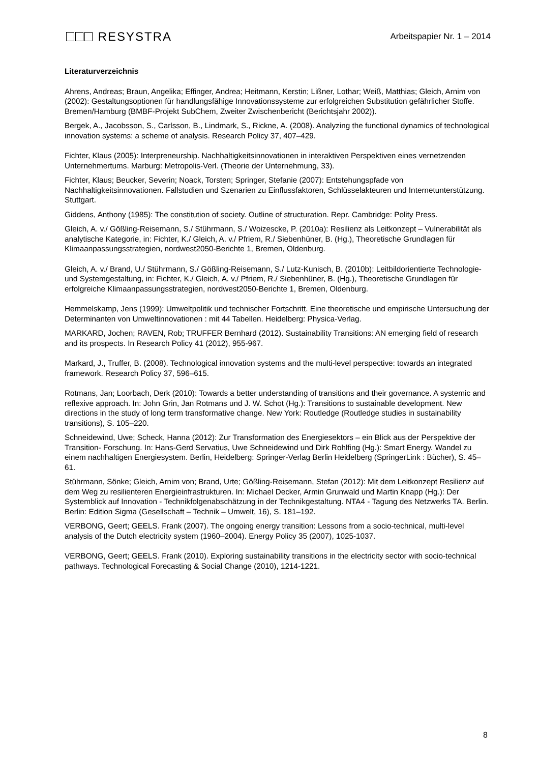RESYSTRA
Arbeitspapier Nr. 1 – 2014
Literaturverzeichnis
Ahrens, Andreas; Braun, Angelika; Effinger, Andrea; Heitmann, Kerstin; Lißner, Lothar; Weiß, Matthias; Gleich, Arnim von (2002): Gestaltungsoptionen für handlungsfähige Innovationssysteme zur erfolgreichen Substitution gefährlicher Stoffe. Bremen/Hamburg (BMBF-Projekt SubChem, Zweiter Zwischenbericht (Berichtsjahr 2002)).
Bergek, A., Jacobsson, S., Carlsson, B., Lindmark, S., Rickne, A. (2008). Analyzing the functional dynamics of technological innovation systems: a scheme of analysis. Research Policy 37, 407–429.
Fichter, Klaus (2005): Interpreneurship. Nachhaltigkeitsinnovationen in interaktiven Perspektiven eines vernetzenden Unternehmertums. Marburg: Metropolis-Verl. (Theorie der Unternehmung, 33).
Fichter, Klaus; Beucker, Severin; Noack, Torsten; Springer, Stefanie (2007): Entstehungspfade von Nachhaltigkeitsinnovationen. Fallstudien und Szenarien zu Einflussfaktoren, Schlüsselakteuren und Internetunterstützung. Stuttgart.
Giddens, Anthony (1985): The constitution of society. Outline of structuration. Repr. Cambridge: Polity Press.
Gleich, A. v./ Gößling-Reisemann, S./ Stührmann, S./ Woizescke, P. (2010a): Resilienz als Leitkonzept – Vulnerabilität als analytische Kategorie, in: Fichter, K./ Gleich, A. v./ Pfriem, R./ Siebenhüner, B. (Hg.), Theoretische Grundlagen für Klimaanpassungsstrategien, nordwest2050-Berichte 1, Bremen, Oldenburg.
Gleich, A. v./ Brand, U./ Stührmann, S./ Gößling-Reisemann, S./ Lutz-Kunisch, B. (2010b): Leitbildorientierte Technologie- und Systemgestaltung, in: Fichter, K./ Gleich, A. v./ Pfriem, R./ Siebenhüner, B. (Hg.), Theoretische Grundlagen für erfolgreiche Klimaanpassungsstrategien, nordwest2050-Berichte 1, Bremen, Oldenburg.
Hemmelskamp, Jens (1999): Umweltpolitik und technischer Fortschritt. Eine theoretische und empirische Untersuchung der Determinanten von Umweltinnovationen : mit 44 Tabellen. Heidelberg: Physica-Verlag.
MARKARD, Jochen; RAVEN, Rob; TRUFFER Bernhard (2012). Sustainability Transitions: AN emerging field of research and its prospects. In Research Policy 41 (2012), 955-967.
Markard, J., Truffer, B. (2008). Technological innovation systems and the multi-level perspective: towards an integrated framework. Research Policy 37, 596–615.
Rotmans, Jan; Loorbach, Derk (2010): Towards a better understanding of transitions and their governance. A systemic and reflexive approach. In: John Grin, Jan Rotmans und J. W. Schot (Hg.): Transitions to sustainable development. New directions in the study of long term transformative change. New York: Routledge (Routledge studies in sustainability transitions), S. 105–220.
Schneidewind, Uwe; Scheck, Hanna (2012): Zur Transformation des Energiesektors – ein Blick aus der Perspektive der Transition- Forschung. In: Hans-Gerd Servatius, Uwe Schneidewind und Dirk Rohlfing (Hg.): Smart Energy. Wandel zu einem nachhaltigen Energiesystem. Berlin, Heidelberg: Springer-Verlag Berlin Heidelberg (SpringerLink : Bücher), S. 45–61.
Stührmann, Sönke; Gleich, Arnim von; Brand, Urte; Gößling-Reisemann, Stefan (2012): Mit dem Leitkonzept Resilienz auf dem Weg zu resilienteren Energieinfrastrukturen. In: Michael Decker, Armin Grunwald und Martin Knapp (Hg.): Der Systemblick auf Innovation - Technikfolgenabschätzung in der Technikgestaltung. NTA4 - Tagung des Netzwerks TA. Berlin. Berlin: Edition Sigma (Gesellschaft – Technik – Umwelt, 16), S. 181–192.
VERBONG, Geert; GEELS. Frank (2007). The ongoing energy transition: Lessons from a socio-technical, multi-level analysis of the Dutch electricity system (1960–2004). Energy Policy 35 (2007), 1025-1037.
VERBONG, Geert; GEELS. Frank (2010). Exploring sustainability transitions in the electricity sector with socio-technical pathways. Technological Forecasting & Social Change (2010), 1214-1221.
8